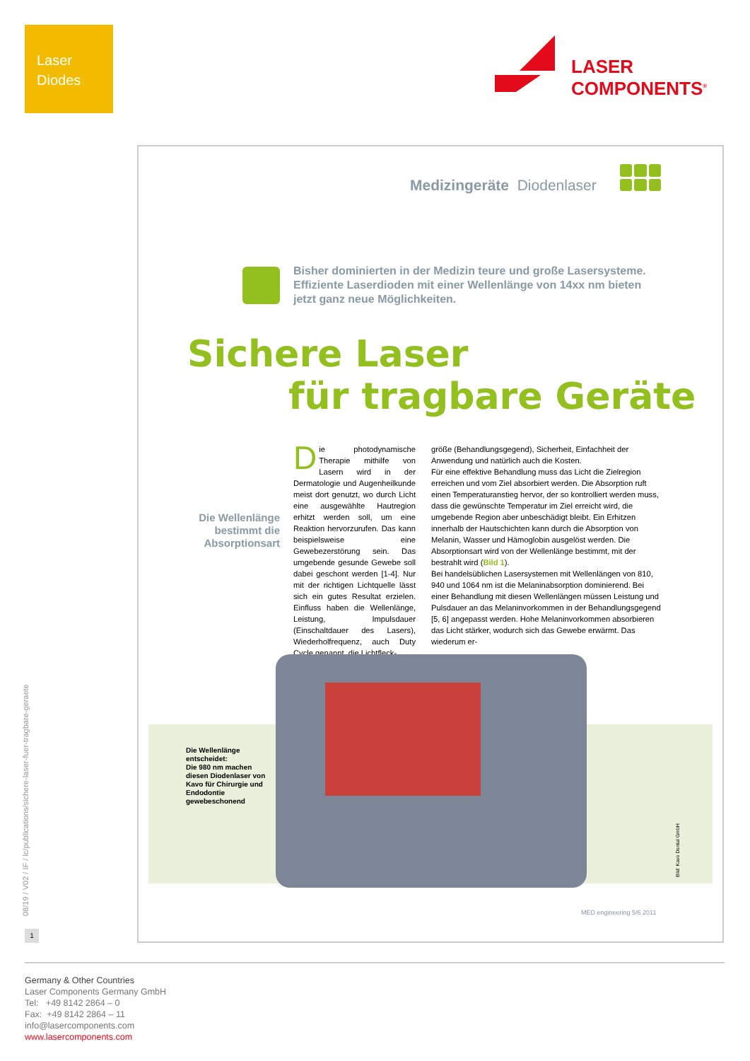Laser
Diodes
LASER
COMPONENTS<sup>®</sup>
Medizingeräte Diodenlaser
Bisher dominierten in der Medizin teure und große Lasersysteme. Effiziente Laserdioden mit einer Wellenlänge von 14xx nm bieten jetzt ganz neue Möglichkeiten.
Sichere Laser
für tragbare Geräte
Die Wellenlänge bestimmt die Absorptionsart
Die photodynamische Therapie mithilfe von Lasern wird in der Dermatologie und Augenheilkunde meist dort genutzt, wo durch Licht eine ausgewählte Hautregion erhitzt werden soll, um eine Reaktion hervorzurufen. Das kann beispielsweise eine Gewebezerstörung sein. Das umgebende gesunde Gewebe soll dabei geschont werden [1-4]. Nur mit der richtigen Lichtquelle lässt sich ein gutes Resultat erzielen. Einfluss haben die Wellenlänge, Leistung, Impulsdauer (Einschaltdauer des Lasers), Wiederholfrequenz, auch Duty Cycle genannt, die Lichtfleck-
größe (Behandlungsgegend), Sicherheit, Einfachheit der Anwendung und natürlich auch die Kosten.
Für eine effektive Behandlung muss das Licht die Zielregion erreichen und vom Ziel absorbiert werden. Die Absorption ruft einen Temperaturanstieg hervor, der so kontrolliert werden muss, dass die gewünschte Temperatur im Ziel erreicht wird, die umgebende Region aber unbeschädigt bleibt. Ein Erhitzen innerhalb der Hautschichten kann durch die Absorption von Melanin, Wasser und Hämoglobin ausgelöst werden. Die Absorptionsart wird von der Wellenlänge bestimmt, mit der bestrahlt wird (Bild 1).
Bei handelsüblichen Lasersystemen mit Wellenlängen von 810, 940 und 1064 nm ist die Melaninabsorption dominierend. Bei einer Behandlung mit diesen Wellenlängen müssen Leistung und Pulsdauer an das Melaninvorkommen in der Behandlungsgegend [5, 6] angepasst werden. Hohe Melaninvorkommen absorbieren das Licht stärker, wodurch sich das Gewebe erwärmt. Das wiederum er-
Die Wellenlänge entscheidet:
Die 980 nm machen diesen Diodenlaser von Kavo für Chirurgie und Endodontie gewebeschonend
Bild: Kavo Dental GmbH
MED engineering 5/6 2011
08/19 / V02 / IF / lc/publications/sichere-laser-fuer-tragbare-geraete
1
Germany & Other Countries
Laser Components Germany GmbH
Tel: +49 8142 2864 – 0
Fax: +49 8142 2864 – 11
info@lasercomponents.com
www.lasercomponents.com